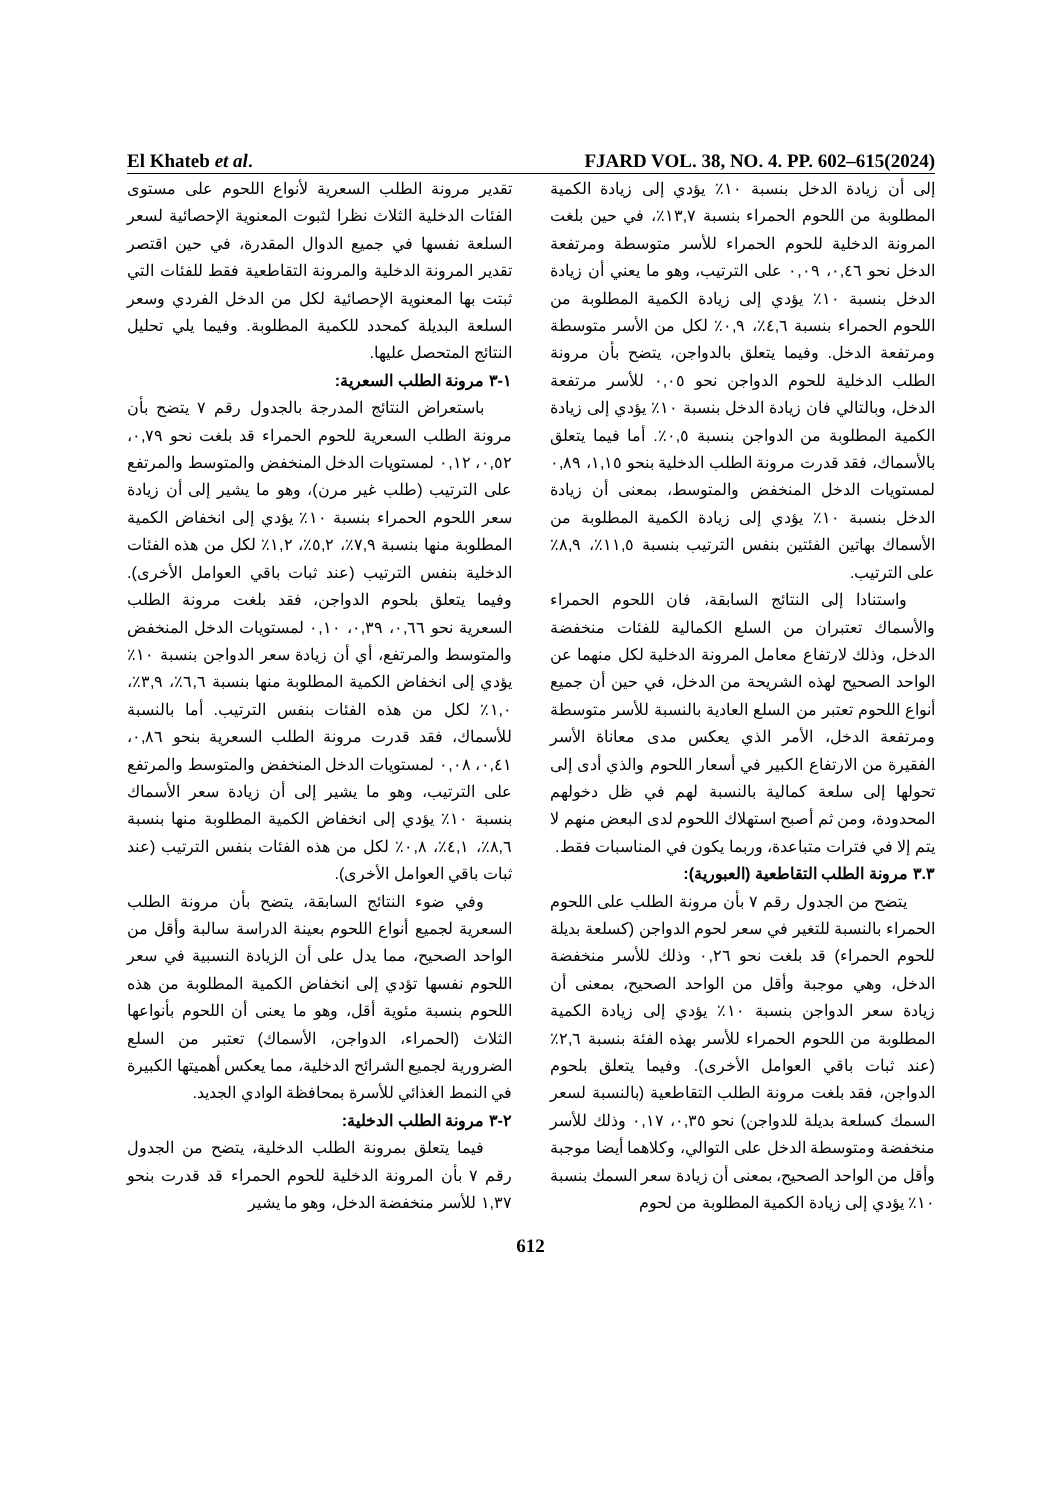El Khateb et al. FJARD VOL. 38, NO. 4. PP. 602–615(2024)
تقدير مرونة الطلب السعرية لأنواع اللحوم على مستوى الفئات الدخلية الثلاث نظرا لثبوت المعنوية الإحصائية لسعر السلعة نفسها في جميع الدوال المقدرة، في حين اقتصر تقدير المرونة الدخلية والمرونة التقاطعية فقط للفئات التي ثبتت بها المعنوية الإحصائية لكل من الدخل الفردي وسعر السلعة البديلة كمحدد للكمية المطلوبة. وفيما يلي تحليل النتائج المتحصل عليها.
١-٣ مرونة الطلب السعرية:
باستعراض النتائج المدرجة بالجدول رقم ٧ يتضح بأن مرونة الطلب السعرية للحوم الحمراء قد بلغت نحو ٠,٧٩، ٠,٥٢، ٠,١٢ لمستويات الدخل المنخفض والمتوسط والمرتفع على الترتيب (طلب غير مرن)، وهو ما يشير إلى أن زيادة سعر اللحوم الحمراء بنسبة ١٠٪ يؤدي إلى انخفاض الكمية المطلوبة منها بنسبة ٧,٩٪، ٥,٢٪، ١,٢٪ لكل من هذه الفئات الدخلية بنفس الترتيب (عند ثبات باقي العوامل الأخرى). وفيما يتعلق بلحوم الدواجن، فقد بلغت مرونة الطلب السعرية نحو ٠,٦٦، ٠,٣٩، ٠,١٠ لمستويات الدخل المنخفض والمتوسط والمرتفع، أي أن زيادة سعر الدواجن بنسبة ١٠٪ يؤدي إلى انخفاض الكمية المطلوبة منها بنسبة ٦,٦٪، ٣,٩٪، ١,٠٪ لكل من هذه الفئات بنفس الترتيب. أما بالنسبة للأسماك، فقد قدرت مرونة الطلب السعرية بنحو ٠,٨٦، ٠,٤١، ٠,٠٨ لمستويات الدخل المنخفض والمتوسط والمرتفع على الترتيب، وهو ما يشير إلى أن زيادة سعر الأسماك بنسبة ١٠٪ يؤدي إلى انخفاض الكمية المطلوبة منها بنسبة ٨,٦٪، ٤,١٪، ٠,٨٪ لكل من هذه الفئات بنفس الترتيب (عند ثبات باقي العوامل الأخرى).
وفي ضوء النتائج السابقة، يتضح بأن مرونة الطلب السعرية لجميع أنواع اللحوم بعينة الدراسة سالبة وأقل من الواحد الصحيح، مما يدل على أن الزيادة النسبية في سعر اللحوم نفسها تؤدي إلى انخفاض الكمية المطلوبة من هذه اللحوم بنسبة مئوية أقل، وهو ما يعنى أن اللحوم بأنواعها الثلاث (الحمراء، الدواجن، الأسماك) تعتبر من السلع الضرورية لجميع الشرائح الدخلية، مما يعكس أهميتها الكبيرة في النمط الغذائي للأسرة بمحافظة الوادي الجديد.
٢-٣ مرونة الطلب الدخلية:
فيما يتعلق بمرونة الطلب الدخلية، يتضح من الجدول رقم ٧ بأن المرونة الدخلية للحوم الحمراء قد قدرت بنحو ١,٣٧ للأسر منخفضة الدخل، وهو ما يشير
إلى أن زيادة الدخل بنسبة ١٠٪ يؤدي إلى زيادة الكمية المطلوبة من اللحوم الحمراء بنسبة ١٣,٧٪، في حين بلغت المرونة الدخلية للحوم الحمراء للأسر متوسطة ومرتفعة الدخل نحو ٠,٤٦، ٠,٠٩ على الترتيب، وهو ما يعني أن زيادة الدخل بنسبة ١٠٪ يؤدي إلى زيادة الكمية المطلوبة من اللحوم الحمراء بنسبة ٤,٦٪، ٠,٩٪ لكل من الأسر متوسطة ومرتفعة الدخل. وفيما يتعلق بالدواجن، يتضح بأن مرونة الطلب الدخلية للحوم الدواجن نحو ٠,٠٥ للأسر مرتفعة الدخل، وبالتالي فان زيادة الدخل بنسبة ١٠٪ يؤدي إلى زيادة الكمية المطلوبة من الدواجن بنسبة ٠,٥٪. أما فيما يتعلق بالأسماك، فقد قدرت مرونة الطلب الدخلية بنحو ١,١٥، ٠,٨٩ لمستويات الدخل المنخفض والمتوسط، بمعنى أن زيادة الدخل بنسبة ١٠٪ يؤدي إلى زيادة الكمية المطلوبة من الأسماك بهاتين الفئتين بنفس الترتيب بنسبة ١١,٥٪، ٨,٩٪ على الترتيب.
واستنادا إلى النتائج السابقة، فان اللحوم الحمراء والأسماك تعتبران من السلع الكمالية للفئات منخفضة الدخل، وذلك لارتفاع معامل المرونة الدخلية لكل منهما عن الواحد الصحيح لهذه الشريحة من الدخل، في حين أن جميع أنواع اللحوم تعتبر من السلع العادية بالنسبة للأسر متوسطة ومرتفعة الدخل، الأمر الذي يعكس مدى معاناة الأسر الفقيرة من الارتفاع الكبير في أسعار اللحوم والذي أدى إلى تحولها إلى سلعة كمالية بالنسبة لهم في ظل دخولهم المحدودة، ومن ثم أصبح استهلاك اللحوم لدى البعض منهم لا يتم إلا في فترات متباعدة، وربما يكون في المناسبات فقط.
٣.٣ مرونة الطلب التقاطعية (العبورية):
يتضح من الجدول رقم ٧ بأن مرونة الطلب على اللحوم الحمراء بالنسبة للتغير في سعر لحوم الدواجن (كسلعة بديلة للحوم الحمراء) قد بلغت نحو ٠,٢٦ وذلك للأسر منخفضة الدخل، وهي موجبة وأقل من الواحد الصحيح، بمعنى أن زيادة سعر الدواجن بنسبة ١٠٪ يؤدي إلى زيادة الكمية المطلوبة من اللحوم الحمراء للأسر بهذه الفئة بنسبة ٢,٦٪ (عند ثبات باقي العوامل الأخرى). وفيما يتعلق بلحوم الدواجن، فقد بلغت مرونة الطلب التقاطعية (بالنسبة لسعر السمك كسلعة بديلة للدواجن) نحو ٠,٣٥، ٠,١٧ وذلك للأسر منخفضة ومتوسطة الدخل على التوالي، وكلاهما أيضا موجبة وأقل من الواحد الصحيح، بمعنى أن زيادة سعر السمك بنسبة ١٠٪ يؤدي إلى زيادة الكمية المطلوبة من لحوم
612